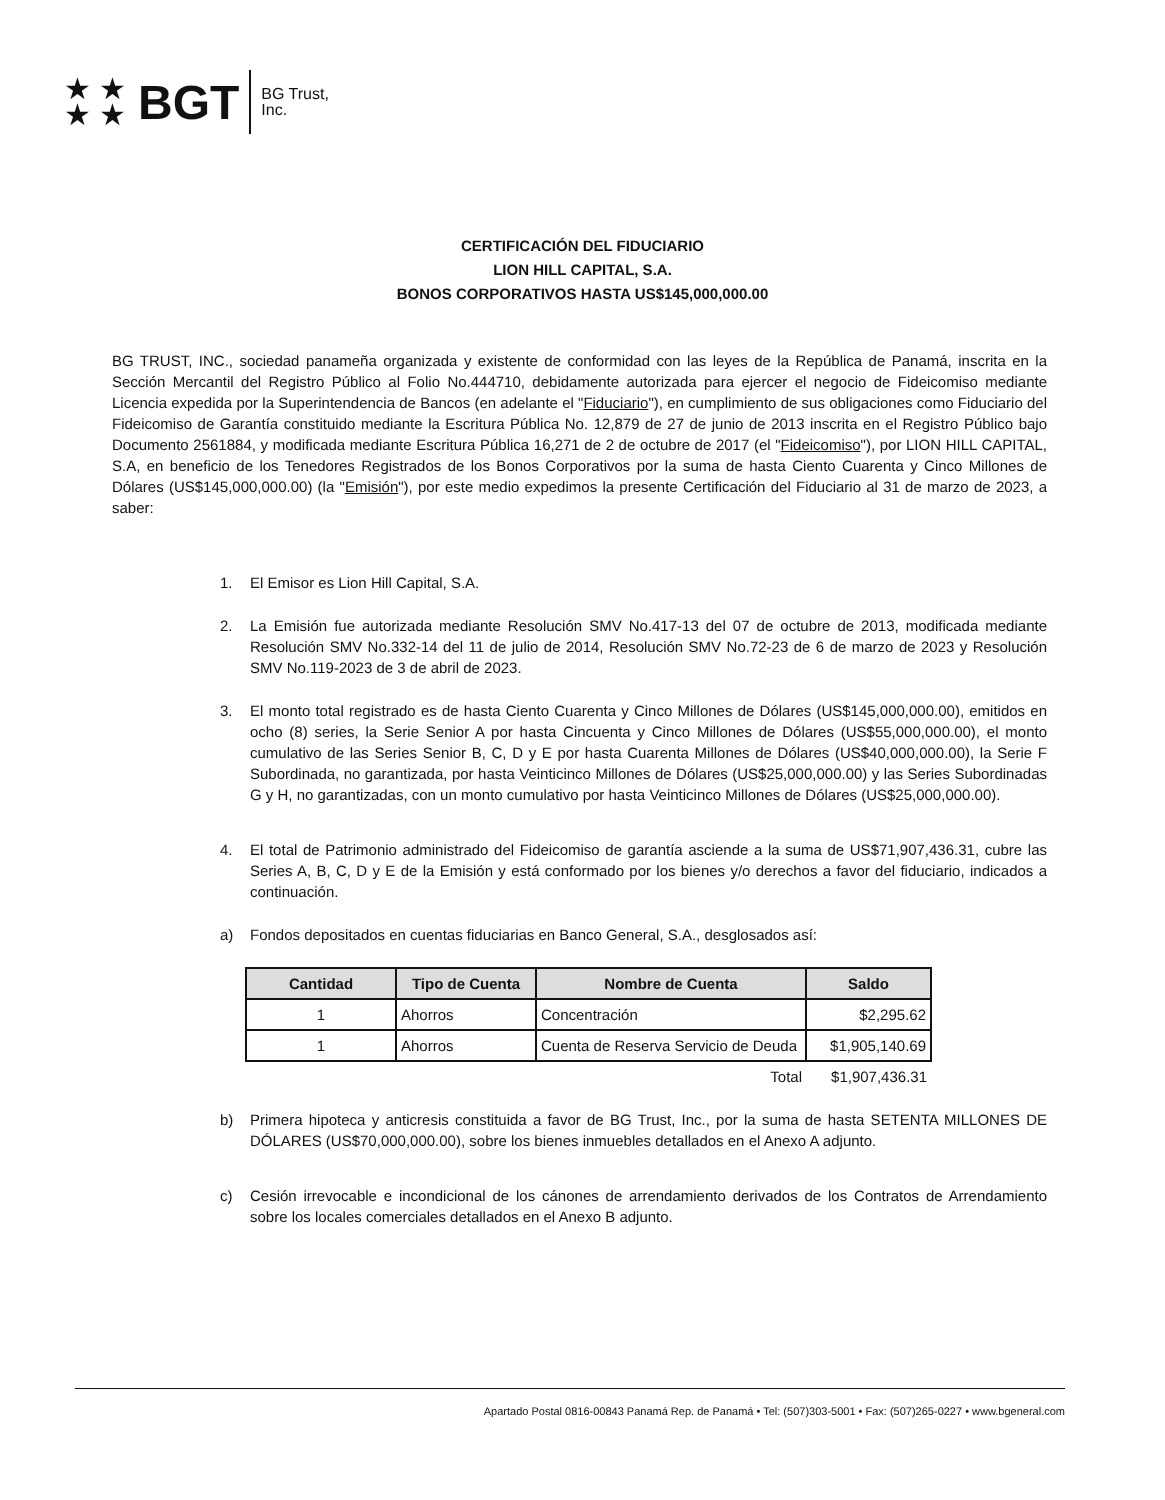★ ★
★ ★
BGT
BG Trust,
Inc.
CERTIFICACIÓN DEL FIDUCIARIO
LION HILL CAPITAL, S.A.
BONOS CORPORATIVOS HASTA US$145,000,000.00
BG TRUST, INC., sociedad panameña organizada y existente de conformidad con las leyes de la República de Panamá, inscrita en la Sección Mercantil del Registro Público al Folio No.444710, debidamente autorizada para ejercer el negocio de Fideicomiso mediante Licencia expedida por la Superintendencia de Bancos (en adelante el "Fiduciario"), en cumplimiento de sus obligaciones como Fiduciario del Fideicomiso de Garantía constituido mediante la Escritura Pública No. 12,879 de 27 de junio de 2013 inscrita en el Registro Público bajo Documento 2561884, y modificada mediante Escritura Pública 16,271 de 2 de octubre de 2017 (el "Fideicomiso"), por LION HILL CAPITAL, S.A, en beneficio de los Tenedores Registrados de los Bonos Corporativos por la suma de hasta Ciento Cuarenta y Cinco Millones de Dólares (US$145,000,000.00) (la "Emisión"), por este medio expedimos la presente Certificación del Fiduciario al 31 de marzo de 2023, a saber:
1. El Emisor es Lion Hill Capital, S.A.
2. La Emisión fue autorizada mediante Resolución SMV No.417-13 del 07 de octubre de 2013, modificada mediante Resolución SMV No.332-14 del 11 de julio de 2014, Resolución SMV No.72-23 de 6 de marzo de 2023 y Resolución SMV No.119-2023 de 3 de abril de 2023.
3. El monto total registrado es de hasta Ciento Cuarenta y Cinco Millones de Dólares (US$145,000,000.00), emitidos en ocho (8) series, la Serie Senior A por hasta Cincuenta y Cinco Millones de Dólares (US$55,000,000.00), el monto cumulativo de las Series Senior B, C, D y E por hasta Cuarenta Millones de Dólares (US$40,000,000.00), la Serie F Subordinada, no garantizada, por hasta Veinticinco Millones de Dólares (US$25,000,000.00) y las Series Subordinadas G y H, no garantizadas, con un monto cumulativo por hasta Veinticinco Millones de Dólares (US$25,000,000.00).
4. El total de Patrimonio administrado del Fideicomiso de garantía asciende a la suma de US$71,907,436.31, cubre las Series A, B, C, D y E de la Emisión y está conformado por los bienes y/o derechos a favor del fiduciario, indicados a continuación.
a) Fondos depositados en cuentas fiduciarias en Banco General, S.A., desglosados así:
| Cantidad | Tipo de Cuenta | Nombre de Cuenta | Saldo |
| --- | --- | --- | --- |
| 1 | Ahorros | Concentración | $2,295.62 |
| 1 | Ahorros | Cuenta de Reserva Servicio de Deuda | $1,905,140.69 |
| | | Total | $1,907,436.31 |
b) Primera hipoteca y anticresis constituida a favor de BG Trust, Inc., por la suma de hasta SETENTA MILLONES DE DÓLARES (US$70,000,000.00), sobre los bienes inmuebles detallados en el Anexo A adjunto.
c) Cesión irrevocable e incondicional de los cánones de arrendamiento derivados de los Contratos de Arrendamiento sobre los locales comerciales detallados en el Anexo B adjunto.
Apartado Postal 0816-00843 Panamá Rep. de Panamá • Tel: (507)303-5001 • Fax: (507)265-0227 • www.bgeneral.com